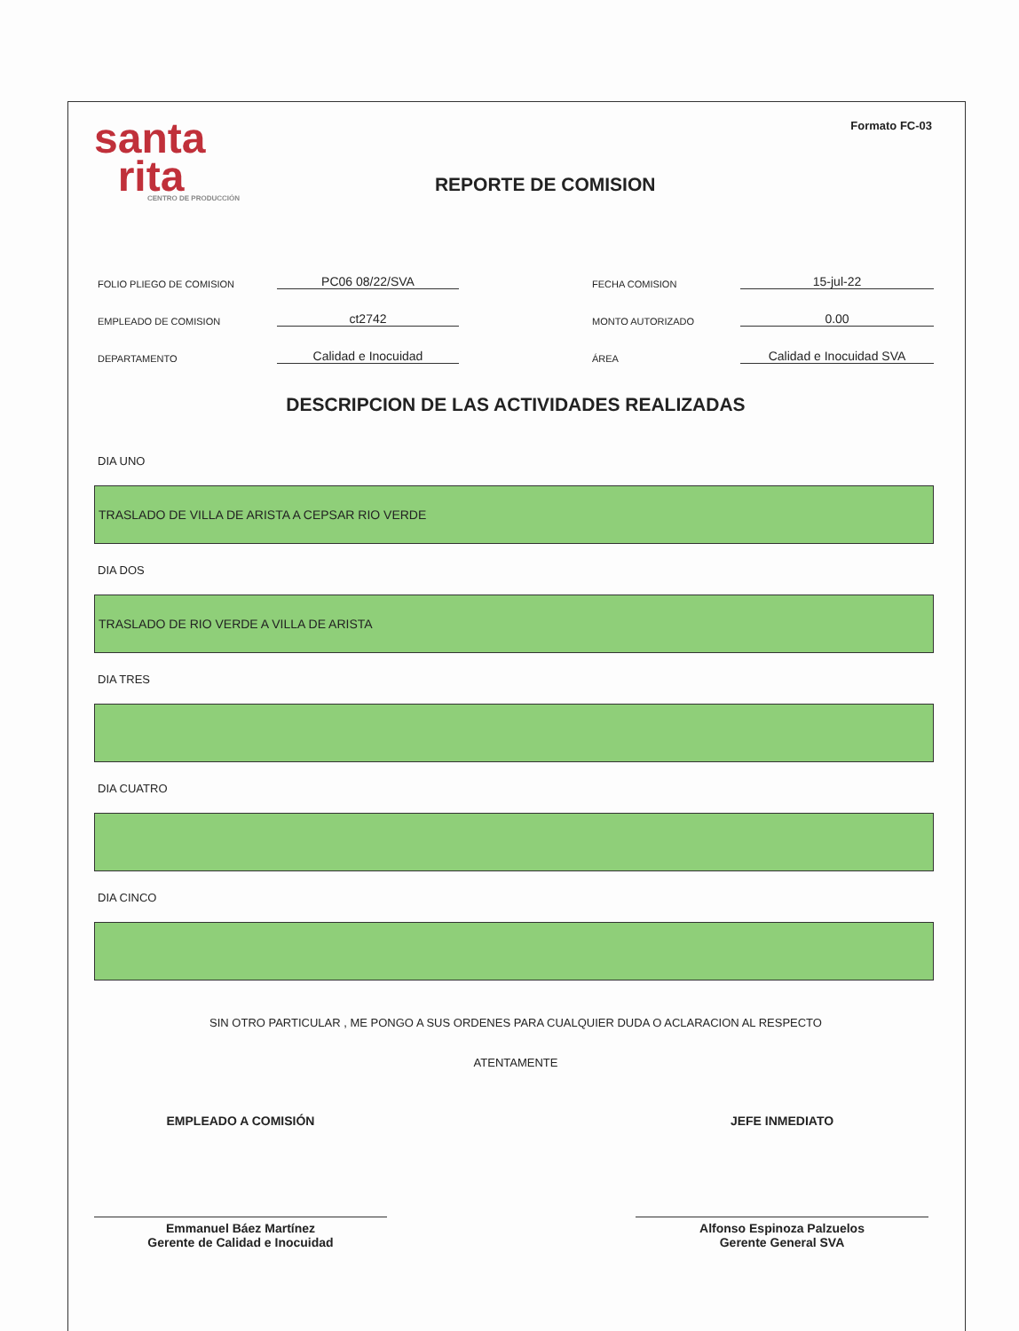santa
rita
CENTRO DE PRODUCCIÓN
REPORTE DE COMISION
Formato FC-03
FOLIO PLIEGO DE COMISION PC06 08/22/SVA FECHA COMISION 15-jul-22
EMPLEADO DE COMISION ct2742 MONTO AUTORIZADO 0.00
DEPARTAMENTO Calidad e Inocuidad ÁREA Calidad e Inocuidad SVA
DESCRIPCION DE LAS ACTIVIDADES REALIZADAS
DIA UNO
TRASLADO DE VILLA DE ARISTA A CEPSAR RIO VERDE
DIA DOS
TRASLADO DE RIO VERDE A VILLA DE ARISTA
DIA TRES
DIA CUATRO
DIA CINCO
SIN OTRO PARTICULAR , ME PONGO A SUS ORDENES PARA CUALQUIER DUDA O ACLARACION AL RESPECTO
ATENTAMENTE
EMPLEADO A COMISIÓN
Emmanuel Báez Martínez
Gerente de Calidad e Inocuidad
JEFE INMEDIATO
Alfonso Espinoza Palzuelos
Gerente General SVA